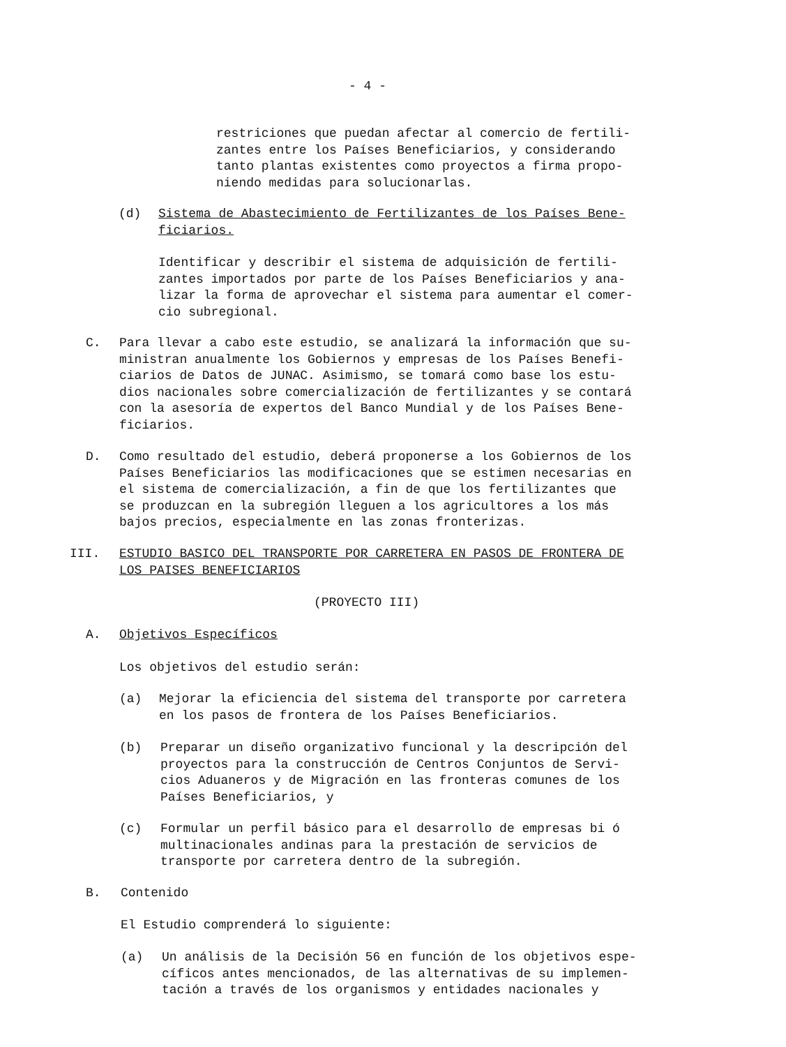- 4 -
restriciones que puedan afectar al comercio de fertili-
zantes entre los Países Beneficiarios, y considerando
tanto plantas existentes como proyectos a firma propo-
niendo medidas para solucionarlas.
(d) Sistema de Abastecimiento de Fertilizantes de los Países Bene-
ficiarios.
Identificar y describir el sistema de adquisición de fertili-
zantes importados por parte de los Países Beneficiarios y ana-
lizar la forma de aprovechar el sistema para aumentar el comer-
cio subregional.
C. Para llevar a cabo este estudio, se analizará la información que su-
ministran anualmente los Gobiernos y empresas de los Países Benefi-
ciarios de Datos de JUNAC. Asimismo, se tomará como base los estu-
dios nacionales sobre comercialización de fertilizantes y se contará
con la asesoría de expertos del Banco Mundial y de los Países Bene-
ficiarios.
D. Como resultado del estudio, deberá proponerse a los Gobiernos de los
Países Beneficiarios las modificaciones que se estimen necesarias en
el sistema de comercialización, a fin de que los fertilizantes que
se produzcan en la subregión lleguen a los agricultores a los más
bajos precios, especialmente en las zonas fronterizas.
III. ESTUDIO BASICO DEL TRANSPORTE POR CARRETERA EN PASOS DE FRONTERA DE
LOS PAISES BENEFICIARIOS
(PROYECTO III)
A. Objetivos Específicos
Los objetivos del estudio serán:
(a) Mejorar la eficiencia del sistema del transporte por carretera
en los pasos de frontera de los Países Beneficiarios.
(b) Preparar un diseño organizativo funcional y la descripción del
proyectos para la construcción de Centros Conjuntos de Servi-
cios Aduaneros y de Migración en las fronteras comunes de los
Países Beneficiarios, y
(c) Formular un perfil básico para el desarrollo de empresas bi ó
multinacionales andinas para la prestación de servicios de
transporte por carretera dentro de la subregión.
B. Contenido
El Estudio comprenderá lo siguiente:
(a) Un análisis de la Decisión 56 en función de los objetivos espe-
cíficos antes mencionados, de las alternativas de su implemen-
tación a través de los organismos y entidades nacionales y